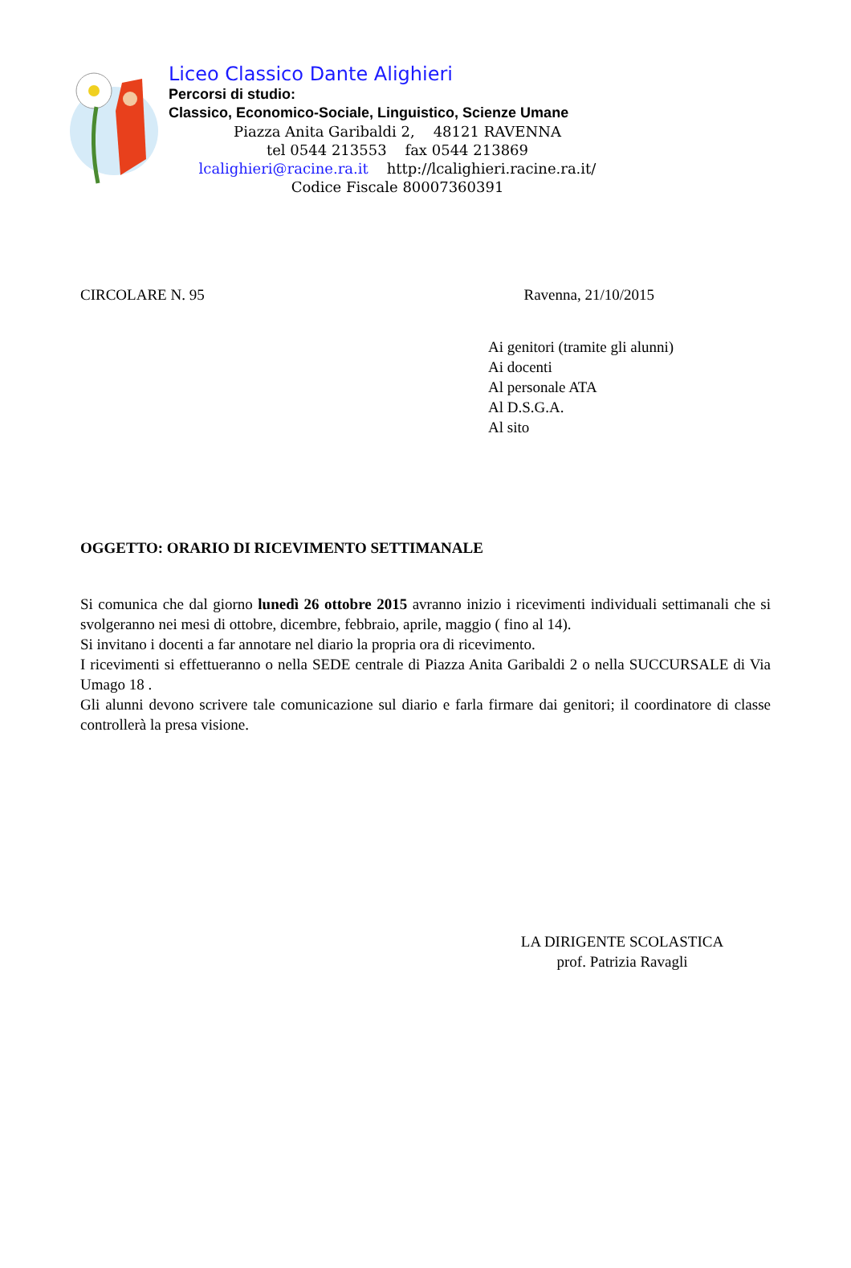Liceo Classico Dante Alighieri
Percorsi di studio:
Classico, Economico-Sociale, Linguistico, Scienze Umane
Piazza Anita Garibaldi 2, 48121 RAVENNA
tel 0544 213553 fax 0544 213869
lcalighieri@racine.ra.it http://lcalighieri.racine.ra.it/
Codice Fiscale 80007360391
CIRCOLARE N. 95 Ravenna, 21/10/2015
Ai genitori (tramite gli alunni)
Ai docenti
Al personale ATA
Al D.S.G.A.
Al sito
OGGETTO: ORARIO DI RICEVIMENTO SETTIMANALE
Si comunica che dal giorno lunedì 26 ottobre 2015 avranno inizio i ricevimenti individuali settimanali che si svolgeranno nei mesi di ottobre, dicembre, febbraio, aprile, maggio ( fino al 14).
Si invitano i docenti a far annotare nel diario la propria ora di ricevimento.
I ricevimenti si effettueranno o nella SEDE centrale di Piazza Anita Garibaldi 2 o nella SUCCURSALE di Via Umago 18 .
Gli alunni devono scrivere tale comunicazione sul diario e farla firmare dai genitori; il coordinatore di classe controllerà la presa visione.
LA DIRIGENTE SCOLASTICA
prof. Patrizia Ravagli